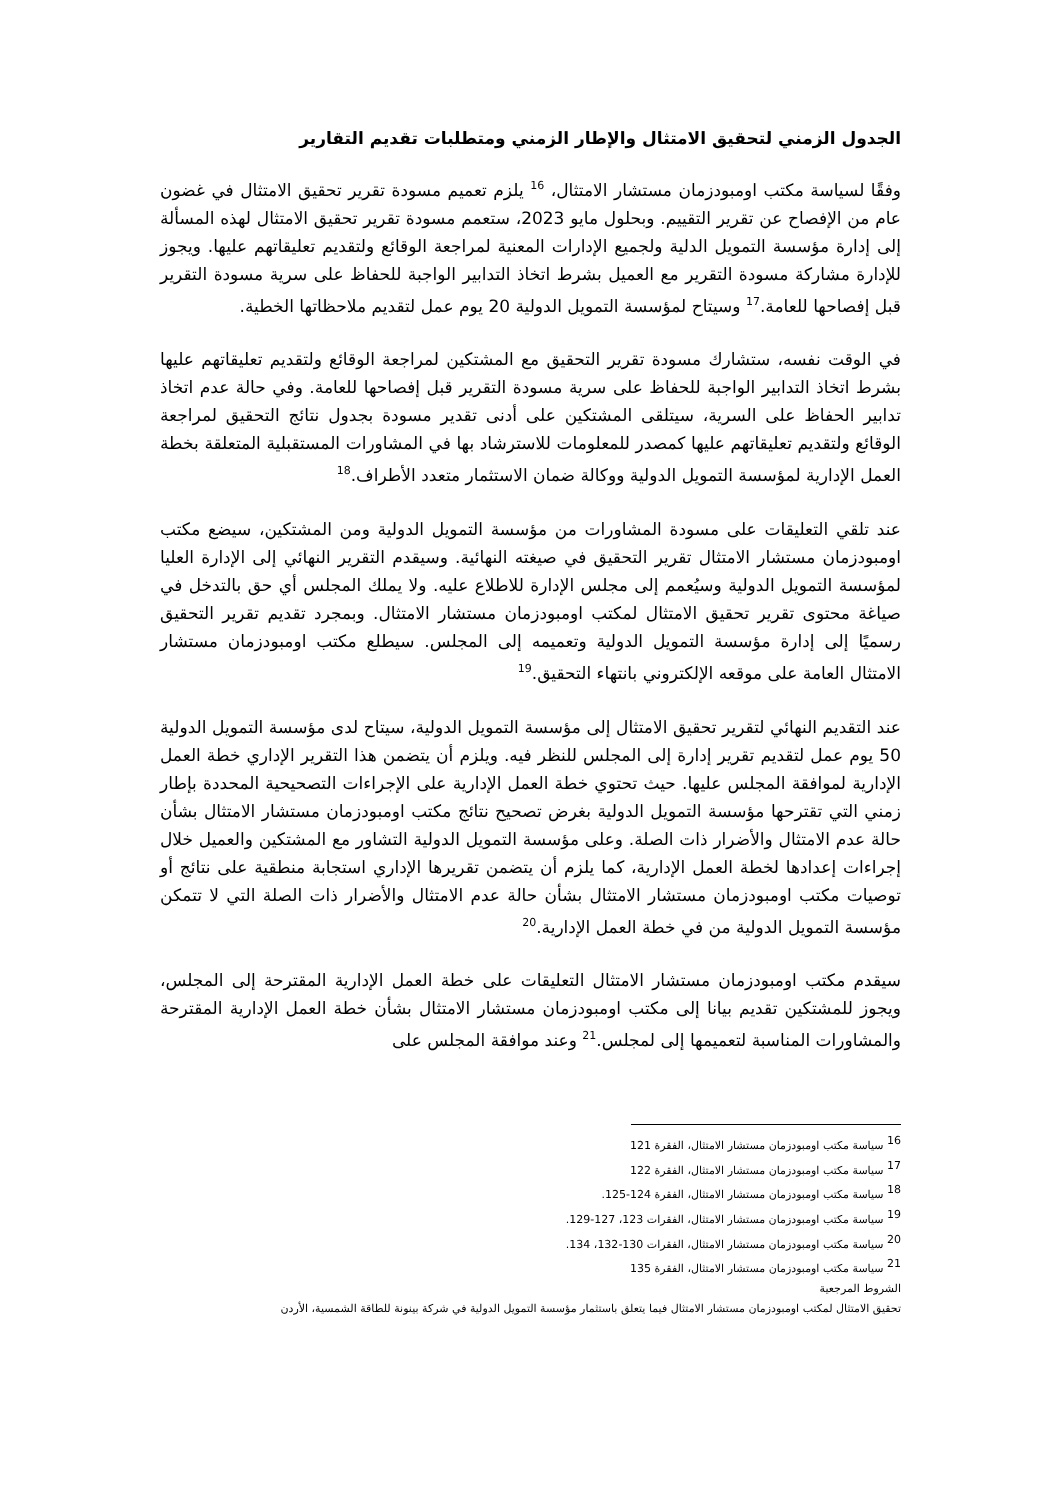الجدول الزمني لتحقيق الامتثال والإطار الزمني ومتطلبات تقديم التقارير
وفقًا لسياسة مكتب اومبودزمان مستشار الامتثال، <sup>16</sup> يلزم تعميم مسودة تقرير تحقيق الامتثال في غضون عام من الإفصاح عن تقرير التقييم. وبحلول مايو 2023، ستعمم مسودة تقرير تحقيق الامتثال لهذه المسألة إلى إدارة مؤسسة التمويل الدلية ولجميع الإدارات المعنية لمراجعة الوقائع ولتقديم تعليقاتهم عليها. ويجوز للإدارة مشاركة مسودة التقرير مع العميل بشرط اتخاذ التدابير الواجبة للحفاظ على سرية مسودة التقرير قبل إفصاحها للعامة.<sup>17</sup> وسيتاح لمؤسسة التمويل الدولية 20 يوم عمل لتقديم ملاحظاتها الخطية.
في الوقت نفسه، ستشارك مسودة تقرير التحقيق مع المشتكين لمراجعة الوقائع ولتقديم تعليقاتهم عليها بشرط اتخاذ التدابير الواجبة للحفاظ على سرية مسودة التقرير قبل إفصاحها للعامة. وفي حالة عدم اتخاذ تدابير الحفاظ على السرية، سيتلقى المشتكين على أدنى تقدير مسودة بجدول نتائج التحقيق لمراجعة الوقائع ولتقديم تعليقاتهم عليها كمصدر للمعلومات للاسترشاد بها في المشاورات المستقبلية المتعلقة بخطة العمل الإدارية لمؤسسة التمويل الدولية ووكالة ضمان الاستثمار متعدد الأطراف.<sup>18</sup>
عند تلقي التعليقات على مسودة المشاورات من مؤسسة التمويل الدولية ومن المشتكين، سيضع مكتب اومبودزمان مستشار الامتثال تقرير التحقيق في صيغته النهائية. وسيقدم التقرير النهائي إلى الإدارة العليا لمؤسسة التمويل الدولية وسيُعمم إلى مجلس الإدارة للاطلاع عليه. ولا يملك المجلس أي حق بالتدخل في صياغة محتوى تقرير تحقيق الامتثال لمكتب اومبودزمان مستشار الامتثال. وبمجرد تقديم تقرير التحقيق رسميًا إلى إدارة مؤسسة التمويل الدولية وتعميمه إلى المجلس. سيطلع مكتب اومبودزمان مستشار الامتثال العامة على موقعه الإلكتروني بانتهاء التحقيق.<sup>19</sup>
عند التقديم النهائي لتقرير تحقيق الامتثال إلى مؤسسة التمويل الدولية، سيتاح لدى مؤسسة التمويل الدولية 50 يوم عمل لتقديم تقرير إدارة إلى المجلس للنظر فيه. ويلزم أن يتضمن هذا التقرير الإداري خطة العمل الإدارية لموافقة المجلس عليها. حيث تحتوي خطة العمل الإدارية على الإجراءات التصحيحية المحددة بإطار زمني التي تقترحها مؤسسة التمويل الدولية بغرض تصحيح نتائج مكتب اومبودزمان مستشار الامتثال بشأن حالة عدم الامتثال والأضرار ذات الصلة. وعلى مؤسسة التمويل الدولية التشاور مع المشتكين والعميل خلال إجراءات إعدادها لخطة العمل الإدارية، كما يلزم أن يتضمن تقريرها الإداري استجابة منطقية على نتائج أو توصيات مكتب اومبودزمان مستشار الامتثال بشأن حالة عدم الامتثال والأضرار ذات الصلة التي لا تتمكن مؤسسة التمويل الدولية من في خطة العمل الإدارية.<sup>20</sup>
سيقدم مكتب اومبودزمان مستشار الامتثال التعليقات على خطة العمل الإدارية المقترحة إلى المجلس، ويجوز للمشتكين تقديم بيانا إلى مكتب اومبودزمان مستشار الامتثال بشأن خطة العمل الإدارية المقترحة والمشاورات المناسبة لتعميمها إلى لمجلس.<sup>21</sup> وعند موافقة المجلس على
<sup>16</sup> سياسة مكتب اومبودزمان مستشار الامتثال، الفقرة 121
<sup>17</sup> سياسة مكتب اومبودزمان مستشار الامتثال، الفقرة 122
<sup>18</sup> سياسة مكتب اومبودزمان مستشار الامتثال، الفقرة 124-125.
<sup>19</sup> سياسة مكتب اومبودزمان مستشار الامتثال، الفقرات 123، 127-129.
<sup>20</sup> سياسة مكتب اومبودزمان مستشار الامتثال، الفقرات 130-132، 134.
<sup>21</sup> سياسة مكتب اومبودزمان مستشار الامتثال، الفقرة 135
الشروط المرجعية
تحقيق الامتثال لمكتب اومبودزمان مستشار الامتثال فيما يتعلق باستثمار مؤسسة التمويل الدولية في شركة بينونة للطاقة الشمسية، الأردن